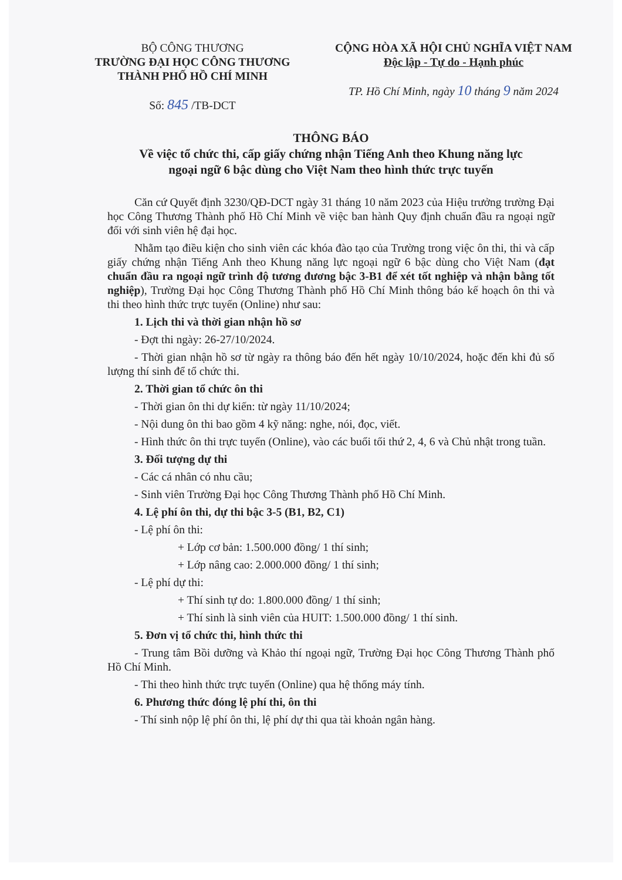BỘ CÔNG THƯƠNG
TRƯỜNG ĐẠI HỌC CÔNG THƯƠNG
THÀNH PHỐ HỒ CHÍ MINH
Số: 845 /TB-DCT
CỘNG HÒA XÃ HỘI CHỦ NGHĨA VIỆT NAM
Độc lập - Tự do - Hạnh phúc
TP. Hồ Chí Minh, ngày 10 tháng 9 năm 2024
THÔNG BÁO
Về việc tổ chức thi, cấp giấy chứng nhận Tiếng Anh theo Khung năng lực
ngoại ngữ 6 bậc dùng cho Việt Nam theo hình thức trực tuyến
Căn cứ Quyết định 3230/QĐ-DCT ngày 31 tháng 10 năm 2023 của Hiệu trưởng trường Đại học Công Thương Thành phố Hồ Chí Minh về việc ban hành Quy định chuẩn đầu ra ngoại ngữ đối với sinh viên hệ đại học.
Nhằm tạo điều kiện cho sinh viên các khóa đào tạo của Trường trong việc ôn thi, thi và cấp giấy chứng nhận Tiếng Anh theo Khung năng lực ngoại ngữ 6 bậc dùng cho Việt Nam (đạt chuẩn đầu ra ngoại ngữ trình độ tương đương bậc 3-B1 để xét tốt nghiệp và nhận bằng tốt nghiệp), Trường Đại học Công Thương Thành phố Hồ Chí Minh thông báo kế hoạch ôn thi và thi theo hình thức trực tuyến (Online) như sau:
1. Lịch thi và thời gian nhận hồ sơ
- Đợt thi ngày: 26-27/10/2024.
- Thời gian nhận hồ sơ từ ngày ra thông báo đến hết ngày 10/10/2024, hoặc đến khi đủ số lượng thí sinh để tổ chức thi.
2. Thời gian tổ chức ôn thi
- Thời gian ôn thi dự kiến: từ ngày 11/10/2024;
- Nội dung ôn thi bao gồm 4 kỹ năng: nghe, nói, đọc, viết.
- Hình thức ôn thi trực tuyến (Online), vào các buổi tối thứ 2, 4, 6 và Chủ nhật trong tuần.
3. Đối tượng dự thi
- Các cá nhân có nhu cầu;
- Sinh viên Trường Đại học Công Thương Thành phố Hồ Chí Minh.
4. Lệ phí ôn thi, dự thi bậc 3-5 (B1, B2, C1)
- Lệ phí ôn thi:
+ Lớp cơ bản: 1.500.000 đồng/ 1 thí sinh;
+ Lớp nâng cao: 2.000.000 đồng/ 1 thí sinh;
- Lệ phí dự thi:
+ Thí sinh tự do: 1.800.000 đồng/ 1 thí sinh;
+ Thí sinh là sinh viên của HUIT: 1.500.000 đồng/ 1 thí sinh.
5. Đơn vị tổ chức thi, hình thức thi
- Trung tâm Bồi dưỡng và Khảo thí ngoại ngữ, Trường Đại học Công Thương Thành phố Hồ Chí Minh.
- Thi theo hình thức trực tuyến (Online) qua hệ thống máy tính.
6. Phương thức đóng lệ phí thi, ôn thi
- Thí sinh nộp lệ phí ôn thi, lệ phí dự thi qua tài khoản ngân hàng.